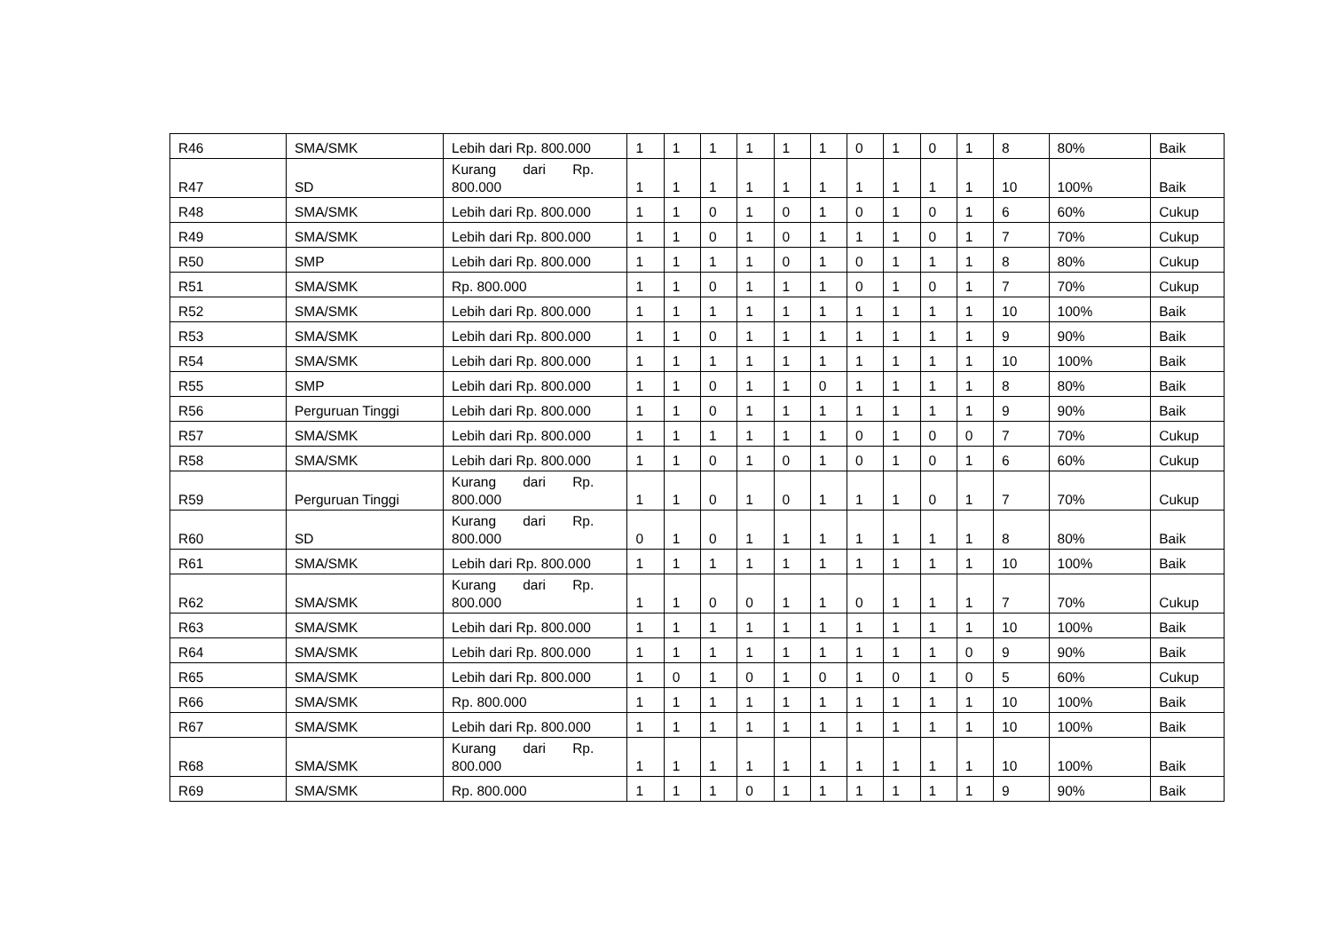| R46 | SMA/SMK | Lebih dari Rp. 800.000 | 1 | 1 | 1 | 1 | 1 | 1 | 0 | 1 | 0 | 1 | 8 | 80% | Baik |
| R47 | SD | Kurang dari Rp. 800.000 | 1 | 1 | 1 | 1 | 1 | 1 | 1 | 1 | 1 | 1 | 10 | 100% | Baik |
| R48 | SMA/SMK | Lebih dari Rp. 800.000 | 1 | 1 | 0 | 1 | 0 | 1 | 0 | 1 | 0 | 1 | 6 | 60% | Cukup |
| R49 | SMA/SMK | Lebih dari Rp. 800.000 | 1 | 1 | 0 | 1 | 0 | 1 | 1 | 1 | 0 | 1 | 7 | 70% | Cukup |
| R50 | SMP | Lebih dari Rp. 800.000 | 1 | 1 | 1 | 1 | 0 | 1 | 0 | 1 | 1 | 1 | 8 | 80% | Cukup |
| R51 | SMA/SMK | Rp. 800.000 | 1 | 1 | 0 | 1 | 1 | 1 | 0 | 1 | 0 | 1 | 7 | 70% | Cukup |
| R52 | SMA/SMK | Lebih dari Rp. 800.000 | 1 | 1 | 1 | 1 | 1 | 1 | 1 | 1 | 1 | 1 | 10 | 100% | Baik |
| R53 | SMA/SMK | Lebih dari Rp. 800.000 | 1 | 1 | 0 | 1 | 1 | 1 | 1 | 1 | 1 | 1 | 9 | 90% | Baik |
| R54 | SMA/SMK | Lebih dari Rp. 800.000 | 1 | 1 | 1 | 1 | 1 | 1 | 1 | 1 | 1 | 1 | 10 | 100% | Baik |
| R55 | SMP | Lebih dari Rp. 800.000 | 1 | 1 | 0 | 1 | 1 | 0 | 1 | 1 | 1 | 1 | 8 | 80% | Baik |
| R56 | Perguruan Tinggi | Lebih dari Rp. 800.000 | 1 | 1 | 0 | 1 | 1 | 1 | 1 | 1 | 1 | 1 | 9 | 90% | Baik |
| R57 | SMA/SMK | Lebih dari Rp. 800.000 | 1 | 1 | 1 | 1 | 1 | 1 | 0 | 1 | 0 | 0 | 7 | 70% | Cukup |
| R58 | SMA/SMK | Lebih dari Rp. 800.000 | 1 | 1 | 0 | 1 | 0 | 1 | 0 | 1 | 0 | 1 | 6 | 60% | Cukup |
| R59 | Perguruan Tinggi | Kurang dari Rp. 800.000 | 1 | 1 | 0 | 1 | 0 | 1 | 1 | 1 | 0 | 1 | 7 | 70% | Cukup |
| R60 | SD | Kurang dari Rp. 800.000 | 0 | 1 | 0 | 1 | 1 | 1 | 1 | 1 | 1 | 1 | 8 | 80% | Baik |
| R61 | SMA/SMK | Lebih dari Rp. 800.000 | 1 | 1 | 1 | 1 | 1 | 1 | 1 | 1 | 1 | 1 | 10 | 100% | Baik |
| R62 | SMA/SMK | Kurang dari Rp. 800.000 | 1 | 1 | 0 | 0 | 1 | 1 | 0 | 1 | 1 | 1 | 7 | 70% | Cukup |
| R63 | SMA/SMK | Lebih dari Rp. 800.000 | 1 | 1 | 1 | 1 | 1 | 1 | 1 | 1 | 1 | 1 | 10 | 100% | Baik |
| R64 | SMA/SMK | Lebih dari Rp. 800.000 | 1 | 1 | 1 | 1 | 1 | 1 | 1 | 1 | 1 | 0 | 9 | 90% | Baik |
| R65 | SMA/SMK | Lebih dari Rp. 800.000 | 1 | 0 | 1 | 0 | 1 | 0 | 1 | 0 | 1 | 0 | 5 | 60% | Cukup |
| R66 | SMA/SMK | Rp. 800.000 | 1 | 1 | 1 | 1 | 1 | 1 | 1 | 1 | 1 | 1 | 10 | 100% | Baik |
| R67 | SMA/SMK | Lebih dari Rp. 800.000 | 1 | 1 | 1 | 1 | 1 | 1 | 1 | 1 | 1 | 1 | 10 | 100% | Baik |
| R68 | SMA/SMK | Kurang dari Rp. 800.000 | 1 | 1 | 1 | 1 | 1 | 1 | 1 | 1 | 1 | 1 | 10 | 100% | Baik |
| R69 | SMA/SMK | Rp. 800.000 | 1 | 1 | 1 | 0 | 1 | 1 | 1 | 1 | 1 | 1 | 9 | 90% | Baik |